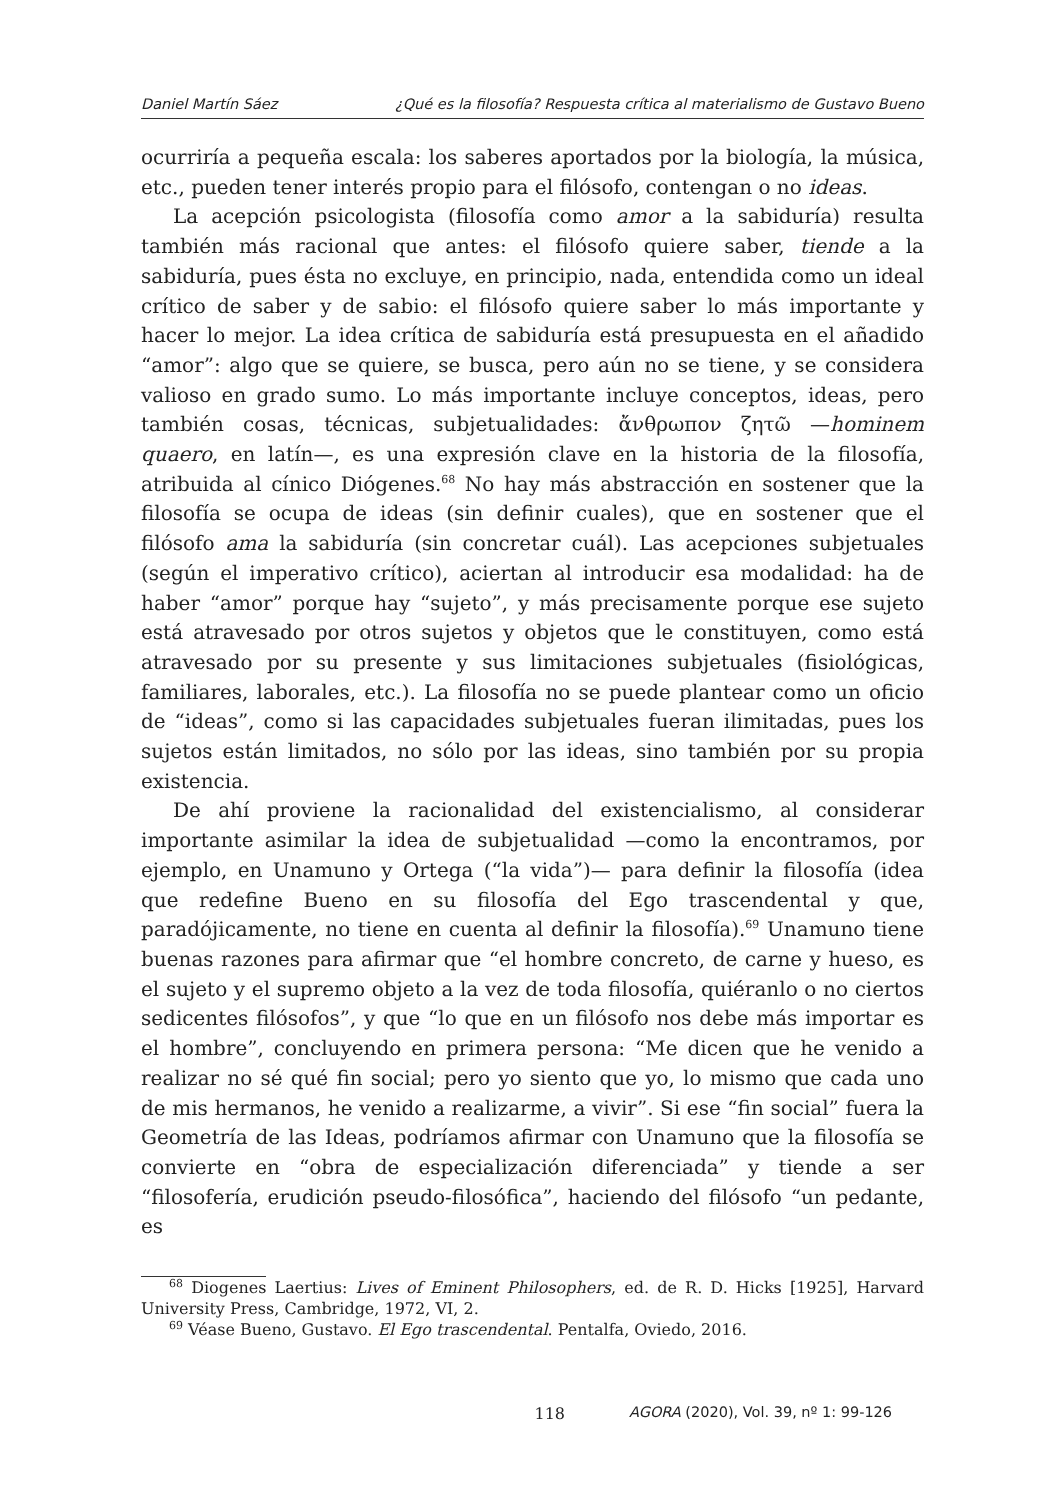Daniel Martín Sáez ¿Qué es la filosofía? Respuesta crítica al materialismo de Gustavo Bueno
ocurriría a pequeña escala: los saberes aportados por la biología, la música, etc., pueden tener interés propio para el filósofo, contengan o no ideas.
La acepción psicologista (filosofía como amor a la sabiduría) resulta también más racional que antes: el filósofo quiere saber, tiende a la sabiduría, pues ésta no excluye, en principio, nada, entendida como un ideal crítico de saber y de sabio: el filósofo quiere saber lo más importante y hacer lo mejor. La idea crítica de sabiduría está presupuesta en el añadido “amor”: algo que se quiere, se busca, pero aún no se tiene, y se considera valioso en grado sumo. Lo más importante incluye conceptos, ideas, pero también cosas, técnicas, subjetualidades: ἄνθρωπον ζητῶ —hominem quaero, en latín—, es una expresión clave en la historia de la filosofía, atribuida al cínico Diógenes.<sup>68</sup> No hay más abstracción en sostener que la filosofía se ocupa de ideas (sin definir cuales), que en sostener que el filósofo ama la sabiduría (sin concretar cuál). Las acepciones subjetuales (según el imperativo crítico), aciertan al introducir esa modalidad: ha de haber “amor” porque hay “sujeto”, y más precisamente porque ese sujeto está atravesado por otros sujetos y objetos que le constituyen, como está atravesado por su presente y sus limitaciones subjetuales (fisiológicas, familiares, laborales, etc.). La filosofía no se puede plantear como un oficio de “ideas”, como si las capacidades subjetuales fueran ilimitadas, pues los sujetos están limitados, no sólo por las ideas, sino también por su propia existencia.
De ahí proviene la racionalidad del existencialismo, al considerar importante asimilar la idea de subjetualidad —como la encontramos, por ejemplo, en Unamuno y Ortega (“la vida”)— para definir la filosofía (idea que redefine Bueno en su filosofía del Ego trascendental y que, paradójicamente, no tiene en cuenta al definir la filosofía).<sup>69</sup> Unamuno tiene buenas razones para afirmar que “el hombre concreto, de carne y hueso, es el sujeto y el supremo objeto a la vez de toda filosofía, quiéranlo o no ciertos sedicentes filósofos”, y que “lo que en un filósofo nos debe más importar es el hombre”, concluyendo en primera persona: “Me dicen que he venido a realizar no sé qué fin social; pero yo siento que yo, lo mismo que cada uno de mis hermanos, he venido a realizarme, a vivir”. Si ese “fin social” fuera la Geometría de las Ideas, podríamos afirmar con Unamuno que la filosofía se convierte en “obra de especialización diferenciada” y tiende a ser “filosofería, erudición pseudo-filosófica”, haciendo del filósofo “un pedante, es
<sup>68</sup> Diogenes Laertius: Lives of Eminent Philosophers, ed. de R. D. Hicks [1925], Harvard University Press, Cambridge, 1972, VI, 2.
<sup>69</sup> Véase Bueno, Gustavo. El Ego trascendental. Pentalfa, Oviedo, 2016.
118 AGORA (2020), Vol. 39, nº 1: 99-126